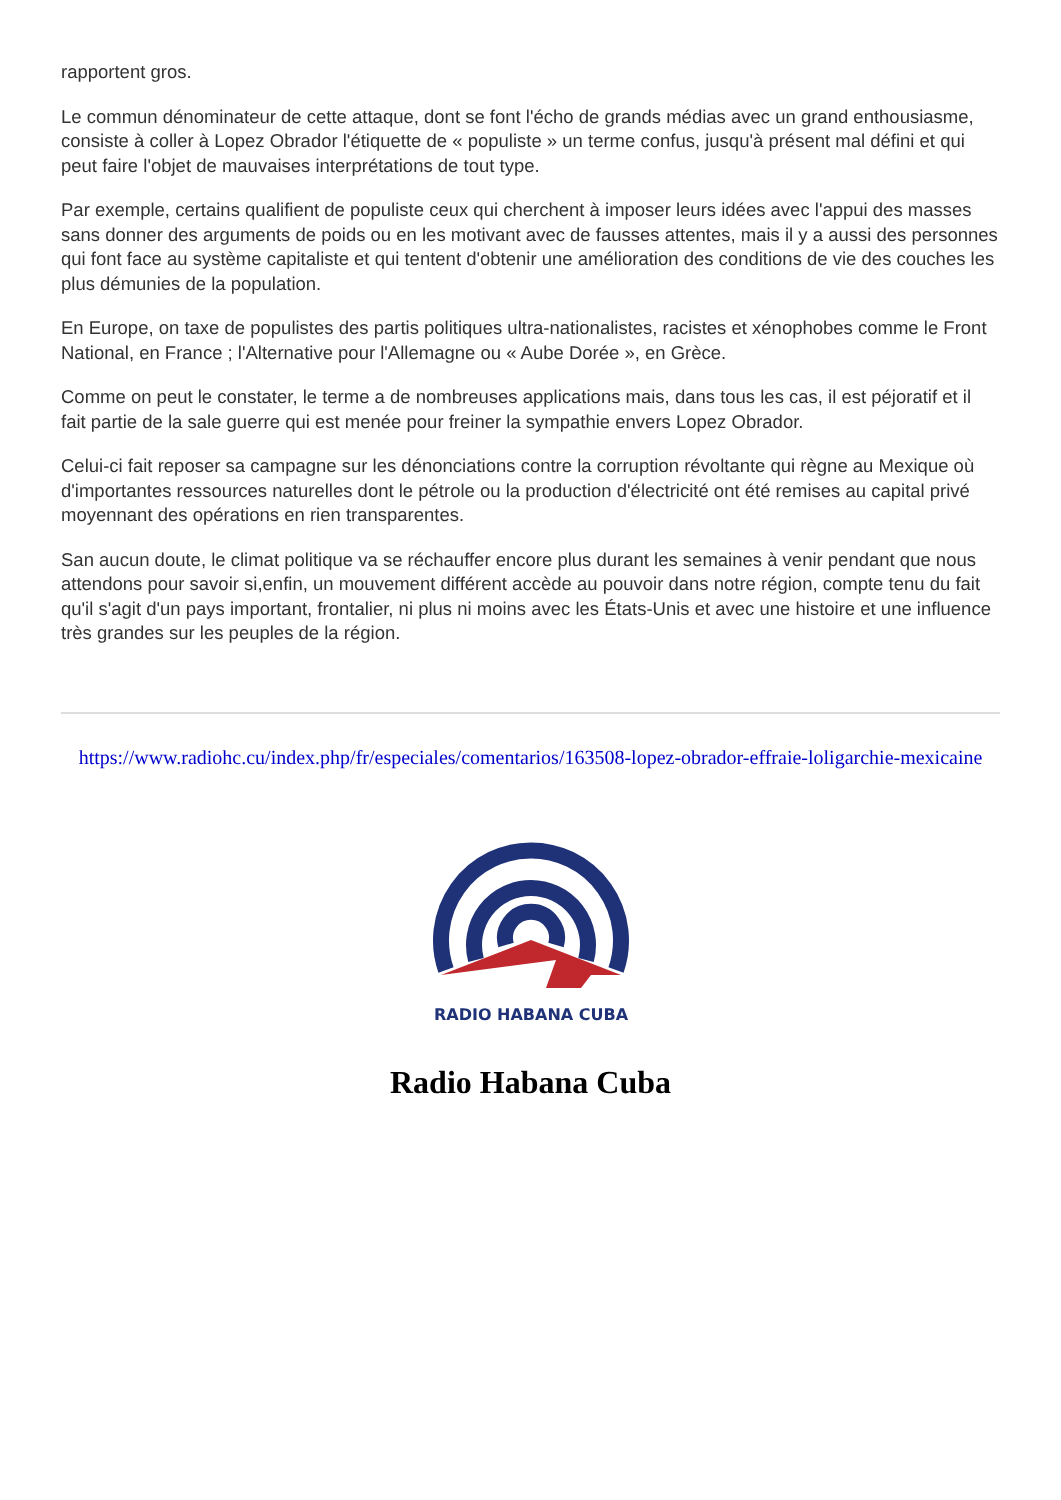rapportent gros.
Le commun dénominateur de cette attaque, dont se font l'écho de grands médias avec un grand enthousiasme, consiste à coller à Lopez Obrador l'étiquette de « populiste » un terme confus, jusqu'à présent mal défini et qui peut faire l'objet de mauvaises interprétations de tout type.
Par exemple, certains qualifient de populiste ceux qui cherchent à imposer leurs idées avec l'appui des masses sans donner des arguments de poids ou en les motivant avec de fausses attentes, mais il y a aussi des personnes qui font face au système capitaliste et qui tentent d'obtenir une amélioration des conditions de vie des couches les plus démunies de la population.
En Europe, on taxe de populistes des partis politiques ultra-nationalistes, racistes et xénophobes comme le Front National, en France ; l'Alternative pour l'Allemagne ou « Aube Dorée », en Grèce.
Comme on peut le constater, le terme a de nombreuses applications mais, dans tous les cas, il est péjoratif et il fait partie de la sale guerre qui est menée pour freiner la sympathie envers Lopez Obrador.
Celui-ci fait reposer sa campagne sur les dénonciations contre la corruption révoltante qui règne au Mexique où d'importantes ressources naturelles dont le pétrole ou la production d'électricité ont été remises au capital privé moyennant des opérations en rien transparentes.
San aucun doute, le climat politique va se réchauffer encore plus durant les semaines à venir pendant que nous attendons pour savoir si,enfin, un mouvement différent accède au pouvoir dans notre région, compte tenu du fait qu'il s'agit d'un pays important, frontalier, ni plus ni moins avec les États-Unis et avec une histoire et une influence très grandes sur les peuples de la région.
https://www.radiohc.cu/index.php/fr/especiales/comentarios/163508-lopez-obrador-effraie-loligarchie-mexicaine
RADIO HABANA CUBA
Radio Habana Cuba